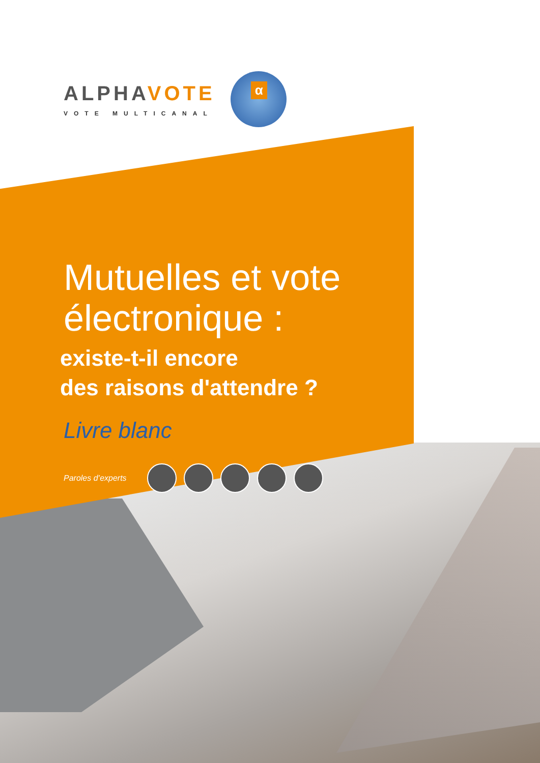ALPHAVOTE
VOTE MULTICANAL
α
Mutuelles et vote
électronique :
existe-t-il encore
des raisons d'attendre ?
Livre blanc
Paroles d’experts